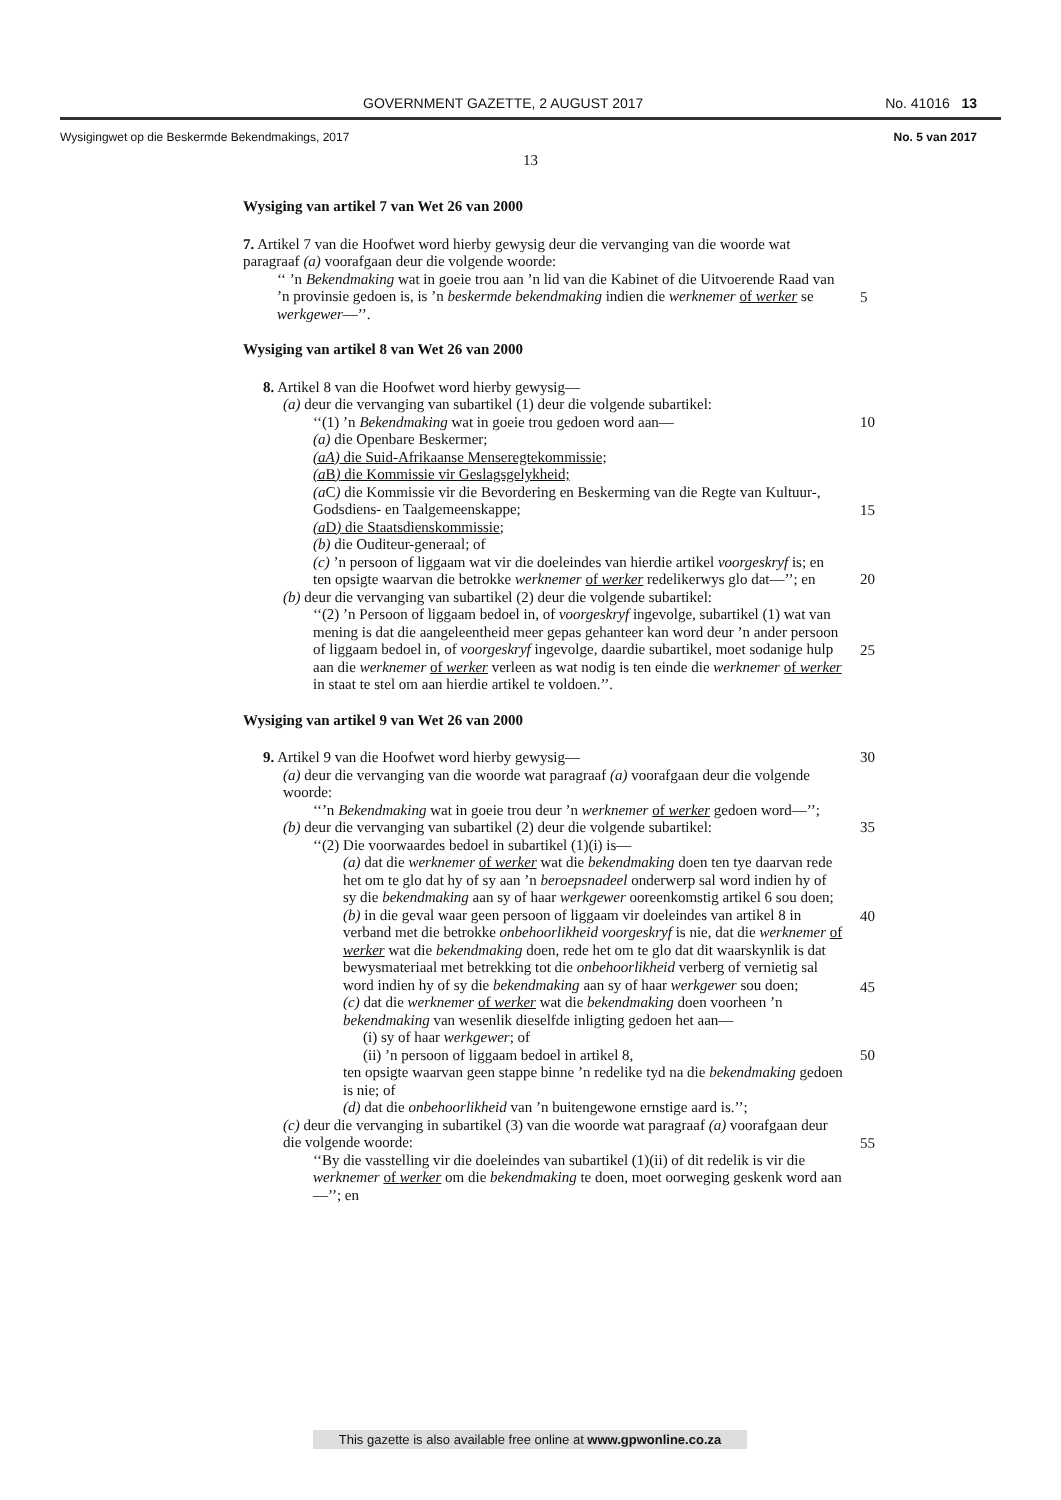GOVERNMENT GAZETTE, 2 AUGUST 2017 No. 41016 13
Wysigingwet op die Beskermde Bekendmakings, 2017 No. 5 van 2017
13
Wysiging van artikel 7 van Wet 26 van 2000
7. Artikel 7 van die Hoofwet word hierby gewysig deur die vervanging van die woorde wat paragraaf (a) voorafgaan deur die volgende woorde:
‘‘ ’n Bekendmaking wat in goeie trou aan ’n lid van die Kabinet of die Uitvoerende Raad van ’n provinsie gedoen is, is ’n beskermde bekendmaking indien die werknemer of werker se werkgewer—’’.
5
Wysiging van artikel 8 van Wet 26 van 2000
8. Artikel 8 van die Hoofwet word hierby gewysig—
(a) deur die vervanging van subartikel (1) deur die volgende subartikel:
‘‘(1) ’n Bekendmaking wat in goeie trou gedoen word aan— 10
(a) die Openbare Beskermer;
(aA) die Suid-Afrikaanse Menseregtekommissie;
(a B) die Kommissie vir Geslagsgelykheid;
(a C) die Kommissie vir die Bevordering en Beskerming van die Regte van Kultuur-, Godsdiens- en Taalgemeenskappe;
15
(a D) die Staatsdienskommissie;
(b) die Ouditeur-generaal; of
(c) ’n persoon of liggaam wat vir die doeleindes van hierdie artikel voorgeskryf is; en
ten opsigte waarvan die betrokke werknemer of werker redelikerwys glo dat—’’; en 20
(b) deur die vervanging van subartikel (2) deur die volgende subartikel:
‘‘(2) ’n Persoon of liggaam bedoel in, of voorgeskryf ingevolge, subartikel (1) wat van mening is dat die aangeleentheid meer gepas gehanteer kan word deur ’n ander persoon of liggaam bedoel in, of voorgeskryf ingevolge, daardie subartikel, moet sodanige hulp aan die werknemer of werker verleen as wat nodig is ten einde die werknemer of werker in staat te stel om aan hierdie artikel te voldoen.’’.
25
Wysiging van artikel 9 van Wet 26 van 2000
9. Artikel 9 van die Hoofwet word hierby gewysig— 30
(a) deur die vervanging van die woorde wat paragraaf (a) voorafgaan deur die volgende woorde:
‘‘’n Bekendmaking wat in goeie trou deur ’n werknemer of werker gedoen word—’’;
(b) deur die vervanging van subartikel (2) deur die volgende subartikel: 35
‘‘(2) Die voorwaardes bedoel in subartikel (1)(i) is—
(a) dat die werknemer of werker wat die bekendmaking doen ten tye daarvan rede het om te glo dat hy of sy aan ’n beroepsnadeel onderwerp sal word indien hy of sy die bekendmaking aan sy of haar werkgewer ooreenkomstig artikel 6 sou doen;
40
(b) in die geval waar geen persoon of liggaam vir doeleindes van artikel 8 in verband met die betrokke onbehoorlikheid voorgeskryf is nie, dat die werknemer of werker wat die bekendmaking doen, rede het om te glo dat dit waarskynlik is dat bewysmateriaal met betrekking tot die onbehoorlikheid verberg of vernietig sal word indien hy of sy die bekendmaking aan sy of haar werkgewer sou doen;
45
(c) dat die werknemer of werker wat die bekendmaking doen voorheen ’n bekendmaking van wesenlik dieselfde inligting gedoen het aan—
(i) sy of haar werkgewer; of
(ii) ’n persoon of liggaam bedoel in artikel 8, 50
ten opsigte waarvan geen stappe binne ’n redelike tyd na die bekendmaking gedoen is nie; of
(d) dat die onbehoorlikheid van ’n buitengewone ernstige aard is.’’;
(c) deur die vervanging in subartikel (3) van die woorde wat paragraaf (a) voorafgaan deur die volgende woorde:
55
‘‘By die vasstelling vir die doeleindes van subartikel (1)(ii) of dit redelik is vir die werknemer of werker om die bekendmaking te doen, moet oorweging geskenk word aan—’’; en
This gazette is also available free online at www.gpwonline.co.za